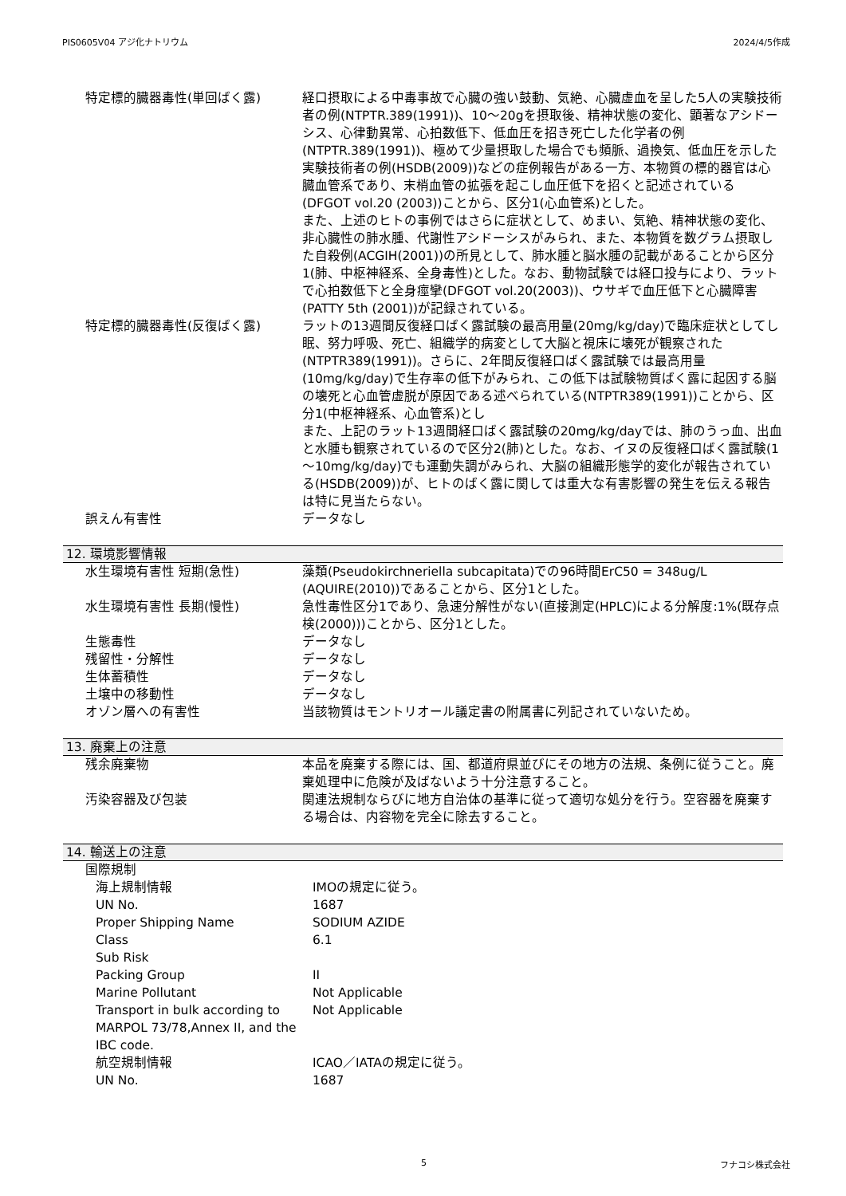PIS0605V04 アジ化ナトリウム 2024/4/5作成
| 特定標的臓器毒性(単回ばく露) | 経口摂取による中毒事故で心臓の強い鼓動、気絶、心臓虚血を呈した5人の実験技術者の例(NTPTR.389(1991))、10～20gを摂取後、精神状態の変化、顕著なアシドーシス、心律動異常、心拍数低下、低血圧を招き死亡した化学者の例(NTPTR.389(1991))、極めて少量摂取した場合でも頻脈、過換気、低血圧を示した実験技術者の例(HSDB(2009))などの症例報告がある一方、本物質の標的器官は心臓血管系であり、末梢血管の拡張を起こし血圧低下を招くと記述されている(DFGOT vol.20 (2003))ことから、区分1(心血管系)とした。 また、上述のヒトの事例ではさらに症状として、めまい、気絶、精神状態の変化、非心臓性の肺水腫、代謝性アシドーシスがみられ、また、本物質を数グラム摂取した自殺例(ACGIH(2001))の所見として、肺水腫と脳水腫の記載があることから区分1(肺、中枢神経系、全身毒性)とした。なお、動物試験では経口投与により、ラットで心拍数低下と全身痙攣(DFGOT vol.20(2003))、ウサギで血圧低下と心臓障害(PATTY 5th (2001))が記録されている。 |
| 特定標的臓器毒性(反復ばく露) | ラットの13週間反復経口ばく露試験の最高用量(20mg/kg/day)で臨床症状としてし眠、努力呼吸、死亡、組織学的病変として大脳と視床に壊死が観察された(NTPTR389(1991))。さらに、2年間反復経口ばく露試験では最高用量(10mg/kg/day)で生存率の低下がみられ、この低下は試験物質ばく露に起因する脳の壊死と心血管虚脱が原因である述べられている(NTPTR389(1991))ことから、区分1(中枢神経系、心血管系)とし また、上記のラット13週間経口ばく露試験の20mg/kg/dayでは、肺のうっ血、出血と水腫も観察されているので区分2(肺)とした。なお、イヌの反復経口ばく露試験(1～10mg/kg/day)でも運動失調がみられ、大脳の組織形態学的変化が報告されている(HSDB(2009))が、ヒトのばく露に関しては重大な有害影響の発生を伝える報告は特に見当たらない。 |
| 誤えん有害性 | データなし |
12. 環境影響情報
| 水生環境有害性 短期(急性) | 藻類(Pseudokirchneriella subcapitata)での96時間ErC50 = 348ug/L (AQUIRE(2010))であることから、区分1とした。 |
| 水生環境有害性 長期(慢性) | 急性毒性区分1であり、急速分解性がない(直接測定(HPLC)による分解度:1%(既存点検(2000)))ことから、区分1とした。 |
| 生態毒性 | データなし |
| 残留性・分解性 | データなし |
| 生体蓄積性 | データなし |
| 土壌中の移動性 | データなし |
| オゾン層への有害性 | 当該物質はモントリオール議定書の附属書に列記されていないため。 |
13. 廃棄上の注意
| 残余廃棄物 | 本品を廃棄する際には、国、都道府県並びにその地方の法規、条例に従うこと。廃棄処理中に危険が及ばないよう十分注意すること。 |
| 汚染容器及び包装 | 関連法規制ならびに地方自治体の基準に従って適切な処分を行う。空容器を廃棄する場合は、内容物を完全に除去すること。 |
14. 輸送上の注意
| 国際規制 | |
| 海上規制情報 | IMOの規定に従う。 |
| UN No. | 1687 |
| Proper Shipping Name | SODIUM AZIDE |
| Class | 6.1 |
| Sub Risk | |
| Packing Group | II |
| Marine Pollutant | Not Applicable |
| Transport in bulk according to MARPOL 73/78,Annex II, and the IBC code. | Not Applicable |
| 航空規制情報 | ICAO／IATAの規定に従う。 |
| UN No. | 1687 |
5 フナコシ株式会社